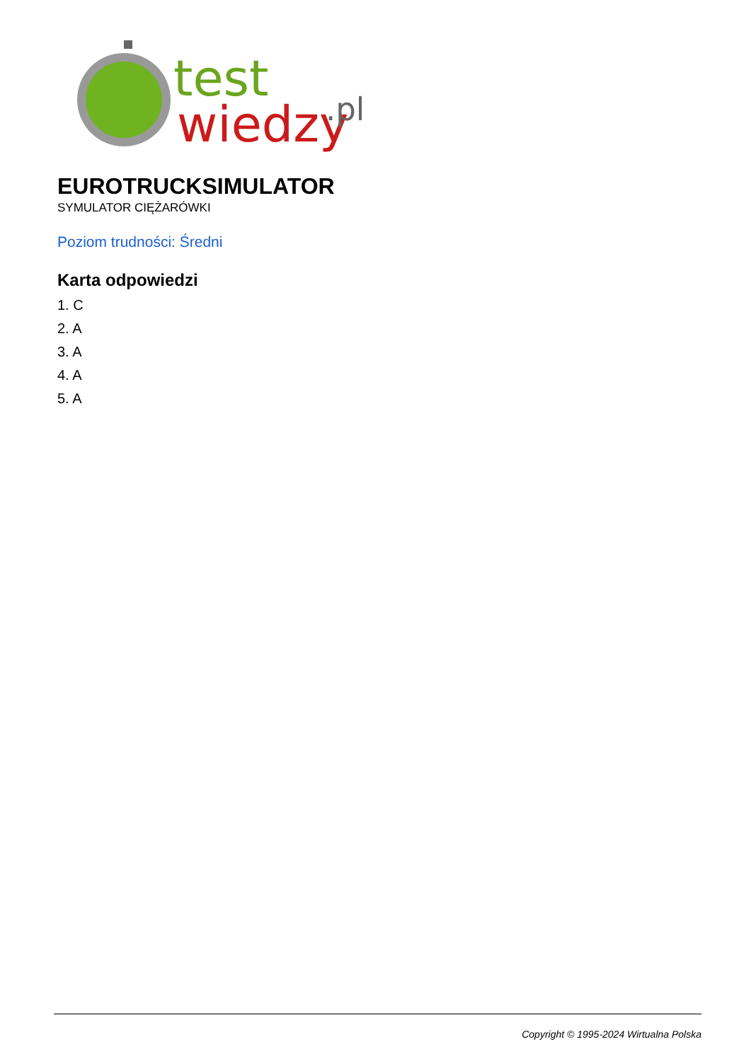test
wiedzy
.pl
EUROTRUCKSIMULATOR
SYMULATOR CIĘŻARÓWKI
Poziom trudności: Średni
Karta odpowiedzi
1. C
2. A
3. A
4. A
5. A
Copyright © 1995-2024 Wirtualna Polska